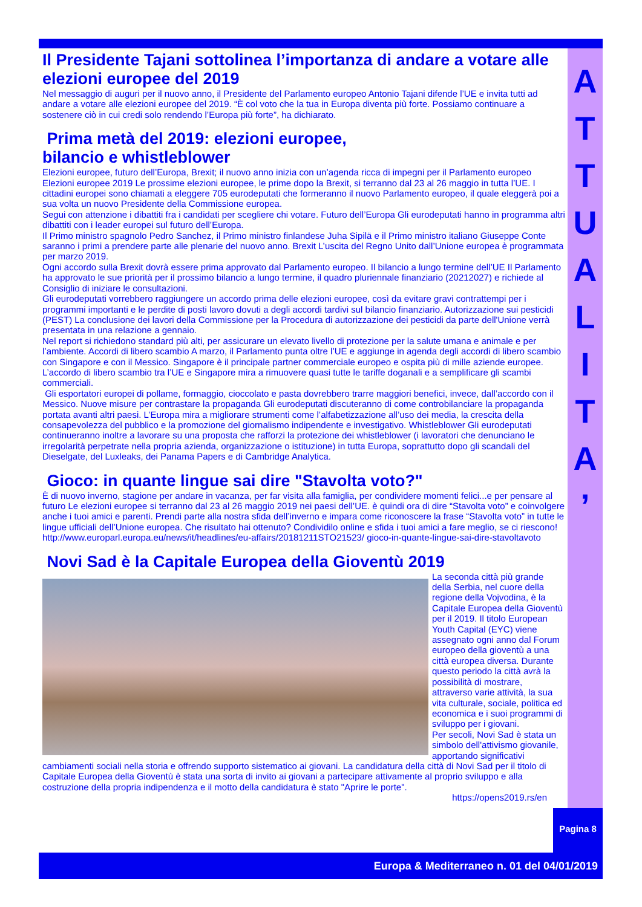A
T
T
U
A
L
I
T
A
’
Il Presidente Tajani sottolinea l’importanza di andare a votare alle elezioni europee del 2019
Nel messaggio di auguri per il nuovo anno, il Presidente del Parlamento europeo Antonio Tajani difende l’UE e invita tutti ad andare a votare alle elezioni europee del 2019. “È col voto che la tua in Europa diventa più forte. Possiamo continuare a sostenere ciò in cui credi solo rendendo l’Europa più forte”, ha dichiarato.
Prima metà del 2019: elezioni europee,
bilancio e whistleblower
Elezioni europee, futuro dell’Europa, Brexit; il nuovo anno inizia con un’agenda ricca di impegni per il Parlamento europeo Elezioni europee 2019 Le prossime elezioni europee, le prime dopo la Brexit, si terranno dal 23 al 26 maggio in tutta l’UE. I cittadini europei sono chiamati a eleggere 705 eurodeputati che formeranno il nuovo Parlamento europeo, il quale eleggerà poi a sua volta un nuovo Presidente della Commissione europea.
Segui con attenzione i dibattiti fra i candidati per scegliere chi votare. Futuro dell’Europa Gli eurodeputati hanno in programma altri dibattiti con i leader europei sul futuro dell’Europa.
Il Primo ministro spagnolo Pedro Sanchez, il Primo ministro finlandese Juha Sipilä e il Primo ministro italiano Giuseppe Conte saranno i primi a prendere parte alle plenarie del nuovo anno. Brexit L’uscita del Regno Unito dall’Unione europea è programmata per marzo 2019.
Ogni accordo sulla Brexit dovrà essere prima approvato dal Parlamento europeo. Il bilancio a lungo termine dell’UE Il Parlamento ha approvato le sue priorità per il prossimo bilancio a lungo termine, il quadro pluriennale finanziario (20212027) e richiede al Consiglio di iniziare le consultazioni.
Gli eurodeputati vorrebbero raggiungere un accordo prima delle elezioni europee, così da evitare gravi contrattempi per i programmi importanti e le perdite di posti lavoro dovuti a degli accordi tardivi sul bilancio finanziario. Autorizzazione sui pesticidi (PEST) La conclusione dei lavori della Commissione per la Procedura di autorizzazione dei pesticidi da parte dell'Unione verrà presentata in una relazione a gennaio.
Nel report si richiedono standard più alti, per assicurare un elevato livello di protezione per la salute umana e animale e per l’ambiente. Accordi di libero scambio A marzo, il Parlamento punta oltre l’UE e aggiunge in agenda degli accordi di libero scambio con Singapore e con il Messico. Singapore è il principale partner commerciale europeo e ospita più di mille aziende europee.
L’accordo di libero scambio tra l’UE e Singapore mira a rimuovere quasi tutte le tariffe doganali e a semplificare gli scambi commerciali.
Gli esportatori europei di pollame, formaggio, cioccolato e pasta dovrebbero trarre maggiori benefici, invece, dall’accordo con il Messico. Nuove misure per contrastare la propaganda Gli eurodeputati discuteranno di come controbilanciare la propaganda portata avanti altri paesi. L’Europa mira a migliorare strumenti come l’alfabetizzazione all’uso dei media, la crescita della consapevolezza del pubblico e la promozione del giornalismo indipendente e investigativo. Whistleblower Gli eurodeputati continueranno inoltre a lavorare su una proposta che rafforzi la protezione dei whistleblower (i lavoratori che denunciano le irregolarità perpetrate nella propria azienda, organizzazione o istituzione) in tutta Europa, soprattutto dopo gli scandali del Dieselgate, del Luxleaks, dei Panama Papers e di Cambridge Analytica.
Gioco: in quante lingue sai dire "Stavolta voto?"
È di nuovo inverno, stagione per andare in vacanza, per far visita alla famiglia, per condividere momenti felici...e per pensare al futuro Le elezioni europee si terranno dal 23 al 26 maggio 2019 nei paesi dell’UE. è quindi ora di dire “Stavolta voto” e coinvolgere anche i tuoi amici e parenti. Prendi parte alla nostra sfida dell’inverno e impara come riconoscere la frase “Stavolta voto” in tutte le lingue ufficiali dell’Unione europea. Che risultato hai ottenuto? Condividilo online e sfida i tuoi amici a fare meglio, se ci riescono! http://www.europarl.europa.eu/news/it/headlines/eu-affairs/20181211STO21523/ gioco-in-quante-lingue-sai-dire-stavoltavoto
Novi Sad è la Capitale Europea della Gioventù 2019
La seconda città più grande della Serbia, nel cuore della regione della Vojvodina, è la Capitale Europea della Gioventù per il 2019. Il titolo European Youth Capital (EYC) viene assegnato ogni anno dal Forum europeo della gioventù a una città europea diversa. Durante questo periodo la città avrà la possibilità di mostrare, attraverso varie attività, la sua vita culturale, sociale, politica ed economica e i suoi programmi di sviluppo per i giovani.
Per secoli, Novi Sad è stata un simbolo dell'attivismo giovanile, apportando significativi cambiamenti sociali nella storia e offrendo supporto sistematico ai giovani. La candidatura della città di Novi Sad per il titolo di Capitale Europea della Gioventù è stata una sorta di invito ai giovani a partecipare attivamente al proprio sviluppo e alla costruzione della propria indipendenza e il motto della candidatura è stato "Aprire le porte".
https://opens2019.rs/en
Pagina 8
Europa & Mediterraneo n. 01 del 04/01/2019